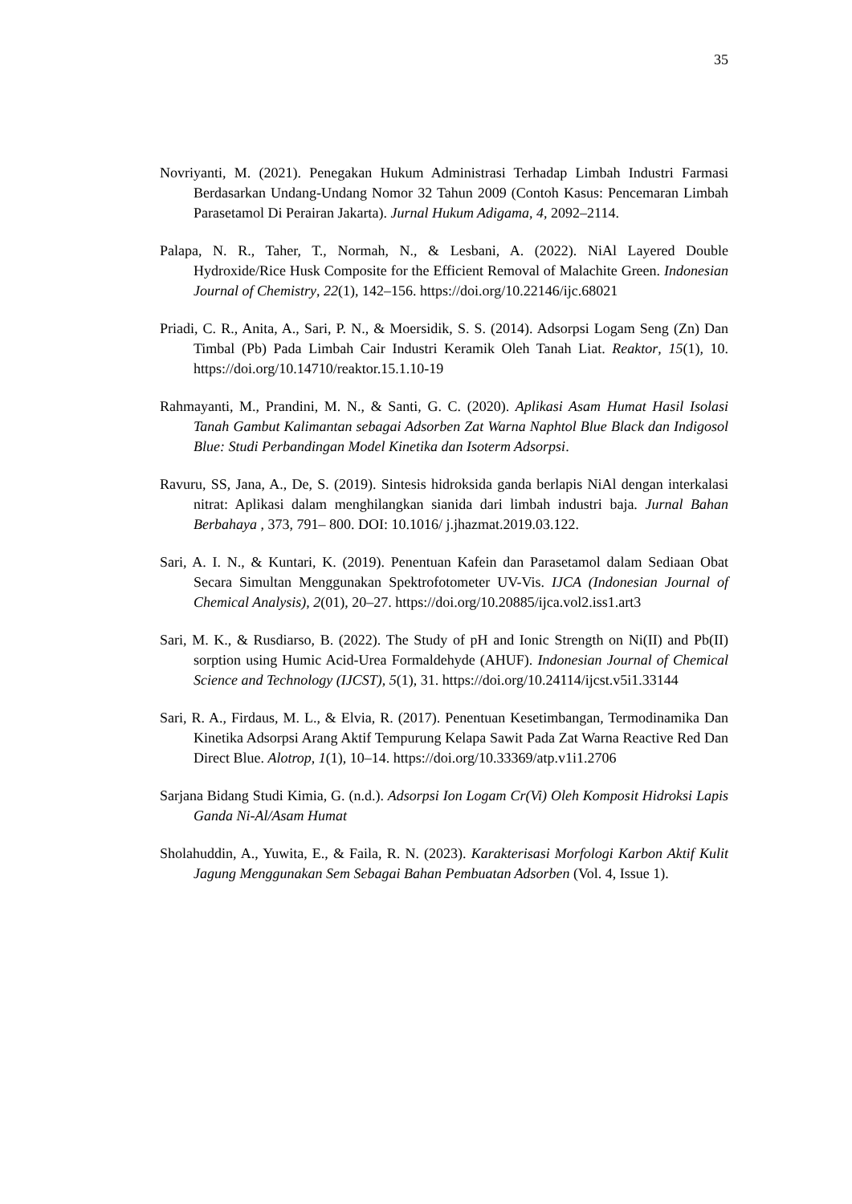35
Novriyanti, M. (2021). Penegakan Hukum Administrasi Terhadap Limbah Industri Farmasi Berdasarkan Undang-Undang Nomor 32 Tahun 2009 (Contoh Kasus: Pencemaran Limbah Parasetamol Di Perairan Jakarta). Jurnal Hukum Adigama, 4, 2092–2114.
Palapa, N. R., Taher, T., Normah, N., & Lesbani, A. (2022). NiAl Layered Double Hydroxide/Rice Husk Composite for the Efficient Removal of Malachite Green. Indonesian Journal of Chemistry, 22(1), 142–156. https://doi.org/10.22146/ijc.68021
Priadi, C. R., Anita, A., Sari, P. N., & Moersidik, S. S. (2014). Adsorpsi Logam Seng (Zn) Dan Timbal (Pb) Pada Limbah Cair Industri Keramik Oleh Tanah Liat. Reaktor, 15(1), 10. https://doi.org/10.14710/reaktor.15.1.10-19
Rahmayanti, M., Prandini, M. N., & Santi, G. C. (2020). Aplikasi Asam Humat Hasil Isolasi Tanah Gambut Kalimantan sebagai Adsorben Zat Warna Naphtol Blue Black dan Indigosol Blue: Studi Perbandingan Model Kinetika dan Isoterm Adsorpsi.
Ravuru, SS, Jana, A., De, S. (2019). Sintesis hidroksida ganda berlapis NiAl dengan interkalasi nitrat: Aplikasi dalam menghilangkan sianida dari limbah industri baja. Jurnal Bahan Berbahaya , 373, 791– 800. DOI: 10.1016/ j.jhazmat.2019.03.122.
Sari, A. I. N., & Kuntari, K. (2019). Penentuan Kafein dan Parasetamol dalam Sediaan Obat Secara Simultan Menggunakan Spektrofotometer UV-Vis. IJCA (Indonesian Journal of Chemical Analysis), 2(01), 20–27. https://doi.org/10.20885/ijca.vol2.iss1.art3
Sari, M. K., & Rusdiarso, B. (2022). The Study of pH and Ionic Strength on Ni(II) and Pb(II) sorption using Humic Acid-Urea Formaldehyde (AHUF). Indonesian Journal of Chemical Science and Technology (IJCST), 5(1), 31. https://doi.org/10.24114/ijcst.v5i1.33144
Sari, R. A., Firdaus, M. L., & Elvia, R. (2017). Penentuan Kesetimbangan, Termodinamika Dan Kinetika Adsorpsi Arang Aktif Tempurung Kelapa Sawit Pada Zat Warna Reactive Red Dan Direct Blue. Alotrop, 1(1), 10–14. https://doi.org/10.33369/atp.v1i1.2706
Sarjana Bidang Studi Kimia, G. (n.d.). Adsorpsi Ion Logam Cr(Vi) Oleh Komposit Hidroksi Lapis Ganda Ni-Al/Asam Humat
Sholahuddin, A., Yuwita, E., & Faila, R. N. (2023). Karakterisasi Morfologi Karbon Aktif Kulit Jagung Menggunakan Sem Sebagai Bahan Pembuatan Adsorben (Vol. 4, Issue 1).